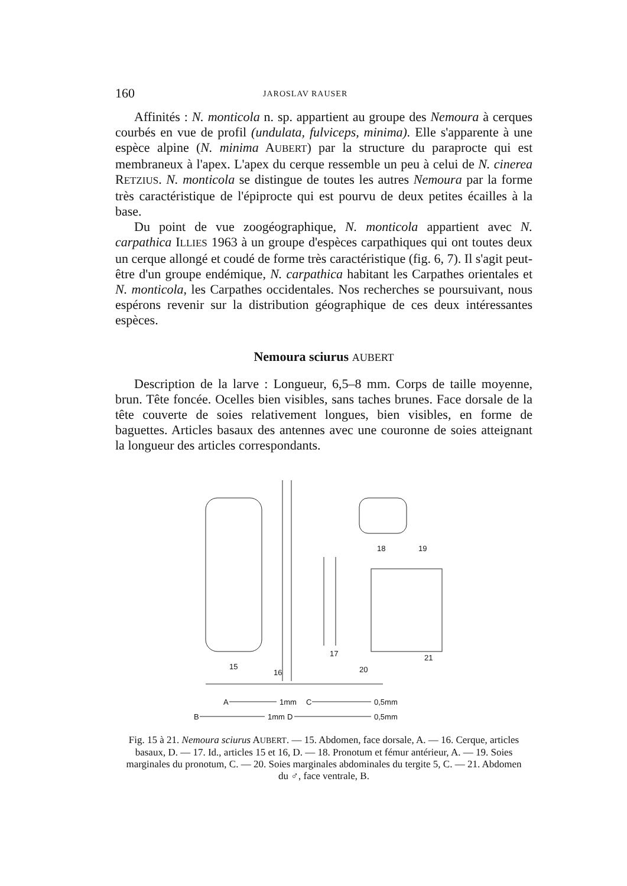160 JAROSLAV RAUSER
Affinités : N. monticola n. sp. appartient au groupe des Nemoura à cerques courbés en vue de profil (undulata, fulviceps, minima). Elle s'apparente à une espèce alpine (N. minima AUBERT) par la structure du paraprocte qui est membraneux à l'apex. L'apex du cerque ressemble un peu à celui de N. cinerea RETZIUS. N. monticola se distingue de toutes les autres Nemoura par la forme très caractéristique de l'épiprocte qui est pourvu de deux petites écailles à la base.
Du point de vue zoogéographique, N. monticola appartient avec N. carpathica ILLIES 1963 à un groupe d'espèces carpathiques qui ont toutes deux un cerque allongé et coudé de forme très caractéristique (fig. 6, 7). Il s'agit peut-être d'un groupe endémique, N. carpathica habitant les Carpathes orientales et N. monticola, les Carpathes occidentales. Nos recherches se poursuivant, nous espérons revenir sur la distribution géographique de ces deux intéressantes espèces.
Nemoura sciurus AUBERT
Description de la larve : Longueur, 6,5–8 mm. Corps de taille moyenne, brun. Tête foncée. Ocelles bien visibles, sans taches brunes. Face dorsale de la tête couverte de soies relativement longues, bien visibles, en forme de baguettes. Articles basaux des antennes avec une couronne de soies atteignant la longueur des articles correspondants.
15
16
17
18
19
20
21
A
1mm
C
0,5mm
B
1mm
D
0,5mm
Fig. 15 à 21. Nemoura sciurus AUBERT. — 15. Abdomen, face dorsale, A. — 16. Cerque, articles basaux, D. — 17. Id., articles 15 et 16, D. — 18. Pronotum et fémur antérieur, A. — 19. Soies marginales du pronotum, C. — 20. Soies marginales abdominales du tergite 5, C. — 21. Abdomen du ♂, face ventrale, B.